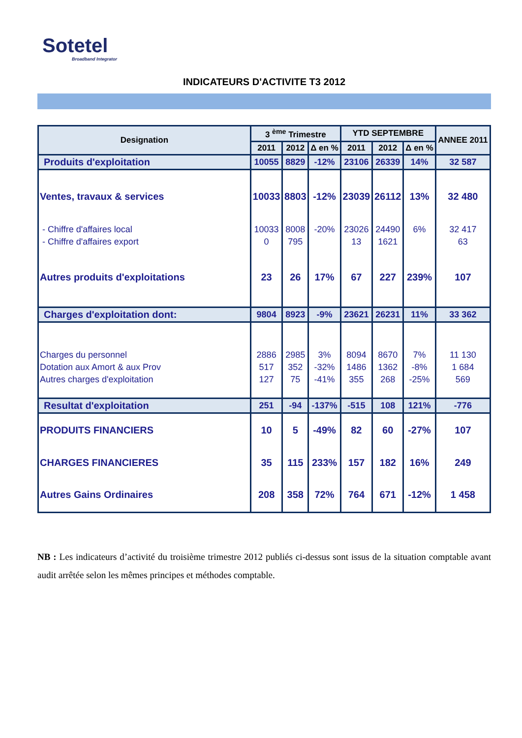Sotetel
Broadband Integrator
INDICATEURS D'ACTIVITE T3 2012
| Designation | 3 <sup>ème</sup> Trimestre | | | YTD SEPTEMBRE | | | ANNEE 2011 |
| --- | --- | --- | --- | --- | --- | --- | --- |
| | 2011 | 2012 | Δ en % | 2011 | 2012 | Δ en % | |
| Produits d'exploitation | 10055 | 8829 | -12% | 23106 | 26339 | 14% | 32 587 |
| Ventes, travaux & services | 10033 | 8803 | -12% | 23039 | 26112 | 13% | 32 480 |
| - Chiffre d'affaires local | 10033 | 8008 | -20% | 23026 | 24490 | 6% | 32 417 |
| - Chiffre d'affaires export | 0 | 795 | | 13 | 1621 | | 63 |
| Autres produits d'exploitations | 23 | 26 | 17% | 67 | 227 | 239% | 107 |
| Charges d'exploitation dont: | 9804 | 8923 | -9% | 23621 | 26231 | 11% | 33 362 |
| Charges du personnel | 2886 | 2985 | 3% | 8094 | 8670 | 7% | 11 130 |
| Dotation aux Amort & aux Prov | 517 | 352 | -32% | 1486 | 1362 | -8% | 1 684 |
| Autres charges d'exploitation | 127 | 75 | -41% | 355 | 268 | -25% | 569 |
| Resultat d'exploitation | 251 | -94 | -137% | -515 | 108 | 121% | -776 |
| PRODUITS FINANCIERS | 10 | 5 | -49% | 82 | 60 | -27% | 107 |
| CHARGES FINANCIERES | 35 | 115 | 233% | 157 | 182 | 16% | 249 |
| Autres Gains Ordinaires | 208 | 358 | 72% | 764 | 671 | -12% | 1 458 |
NB : Les indicateurs d’activité du troisième trimestre 2012 publiés ci-dessus sont issus de la situation comptable avant audit arrêtée selon les mêmes principes et méthodes comptable.